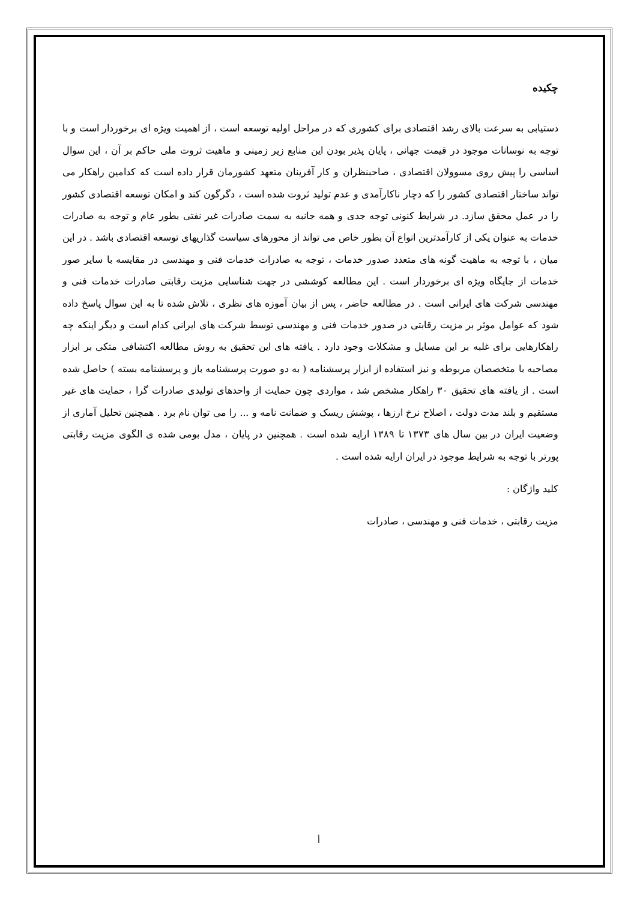چکیده
دستیابی به سرعت بالای رشد اقتصادی برای کشوری که در مراحل اولیه توسعه است ، از اهمیت ویژه ای برخوردار است و با توجه به نوسانات موجود در قیمت جهانی ، پایان پذیر بودن این منابع زیر زمینی و ماهیت ثروت ملی حاکم بر آن ، این سوال اساسی را پیش روی مسوولان اقتصادی ، صاحبنظران و کار آفرینان متعهد کشورمان قرار داده است که کدامین راهکار می تواند ساختار اقتصادی کشور را که دچار ناکارآمدی و عدم تولید ثروت شده است ، دگرگون کند و امکان توسعه اقتصادی کشور را در عمل محقق سازد. در شرایط کنونی توجه جدی و همه جانبه به سمت صادرات غیر نفتی بطور عام و توجه به صادرات خدمات به عنوان یکی از کارآمدترین انواع آن بطور خاص می تواند از محورهای سیاست گذاریهای توسعه اقتصادی باشد . در این میان ، با توجه به ماهیت گونه های متعدد صدور خدمات ، توجه به صادرات خدمات فنی و مهندسی در مقایسه با سایر صور خدمات از جایگاه ویژه ای برخوردار است . این مطالعه کوششی در جهت شناسایی مزیت رقابتی صادرات خدمات فنی و مهندسی شرکت های ایرانی است . در مطالعه حاضر ، پس از بیان آموزه های نظری ، تلاش شده تا به این سوال پاسخ داده شود که عوامل موثر بر مزیت رقابتی در صدور خدمات فنی و مهندسی توسط شرکت های ایرانی کدام است و دیگر اینکه چه راهکارهایی برای غلبه بر این مسایل و مشکلات وجود دارد . یافته های این تحقیق به روش مطالعه اکتشافی متکی بر ابزار مصاحبه با متخصصان مربوطه و نیز استفاده از ابزار پرسشنامه ( به دو صورت پرسشنامه باز و پرسشنامه بسته ) حاصل شده است . از یافته های تحقیق ۳۰ راهکار مشخص شد ، مواردی چون حمایت از واحدهای تولیدی صادرات گرا ، حمایت های غیر مستقیم و بلند مدت دولت ، اصلاح نرخ ارزها ، پوشش ریسک و ضمانت نامه و ... را می توان نام برد . همچنین تحلیل آماری از وضعیت ایران در بین سال های ۱۳۷۳ تا ۱۳۸۹ ارایه شده است . همچنین در پایان ، مدل بومی شده ی الگوی مزیت رقابتی پورتر با توجه به شرایط موجود در ایران ارایه شده است .
کلید واژگان :
مزیت رقابتی ، خدمات فنی و مهندسی ، صادرات
أ